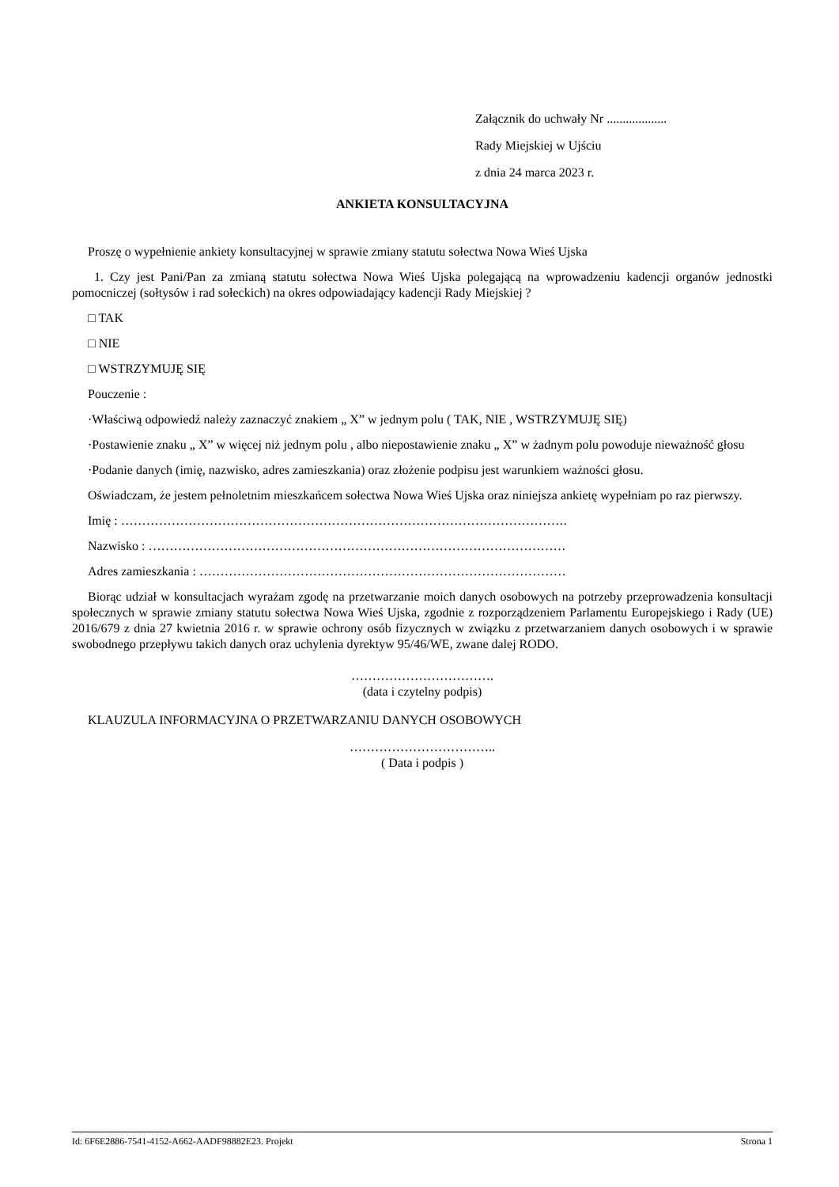Załącznik do uchwały Nr ...................
Rady Miejskiej w Ujściu
z dnia 24 marca 2023 r.
ANKIETA KONSULTACYJNA
Proszę o wypełnienie ankiety konsultacyjnej w sprawie zmiany statutu sołectwa Nowa Wieś Ujska
1. Czy jest Pani/Pan za zmianą statutu sołectwa Nowa Wieś Ujska polegającą na wprowadzeniu kadencji organów jednostki pomocniczej (sołtysów i rad sołeckich) na okres odpowiadający kadencji Rady Miejskiej ?
□ TAK
□ NIE
□ WSTRZYMUJĘ SIĘ
Pouczenie :
·Właściwą odpowiedź należy zaznaczyć znakiem „ X” w jednym polu ( TAK, NIE , WSTRZYMUJĘ SIĘ)
·Postawienie znaku „ X” w więcej niż jednym polu , albo niepostawienie znaku „ X” w żadnym polu powoduje nieważność głosu
·Podanie danych (imię, nazwisko, adres zamieszkania) oraz złożenie podpisu jest warunkiem ważności głosu.
Oświadczam, że jestem pełnoletnim mieszkańcem sołectwa Nowa Wieś Ujska oraz niniejsza ankietę wypełniam po raz pierwszy.
Imię : …………………………………………………………………………………………….
Nazwisko : ………………………………………………………………………………………
Adres zamieszkania : ……………………………………………………………………………
Biorąc udział w konsultacjach wyrażam zgodę na przetwarzanie moich danych osobowych na potrzeby przeprowadzenia konsultacji społecznych w sprawie zmiany statutu sołectwa Nowa Wieś Ujska, zgodnie z rozporządzeniem Parlamentu Europejskiego i Rady (UE) 2016/679 z dnia 27 kwietnia 2016 r. w sprawie ochrony osób fizycznych w związku z przetwarzaniem danych osobowych i w sprawie swobodnego przepływu takich danych oraz uchylenia dyrektyw 95/46/WE, zwane dalej RODO.
…………………………….
(data i czytelny podpis)
KLAUZULA INFORMACYJNA O PRZETWARZANIU DANYCH OSOBOWYCH
……………………………..
( Data i podpis )
Id: 6F6E2886-7541-4152-A662-AADF98882E23. Projekt Strona 1